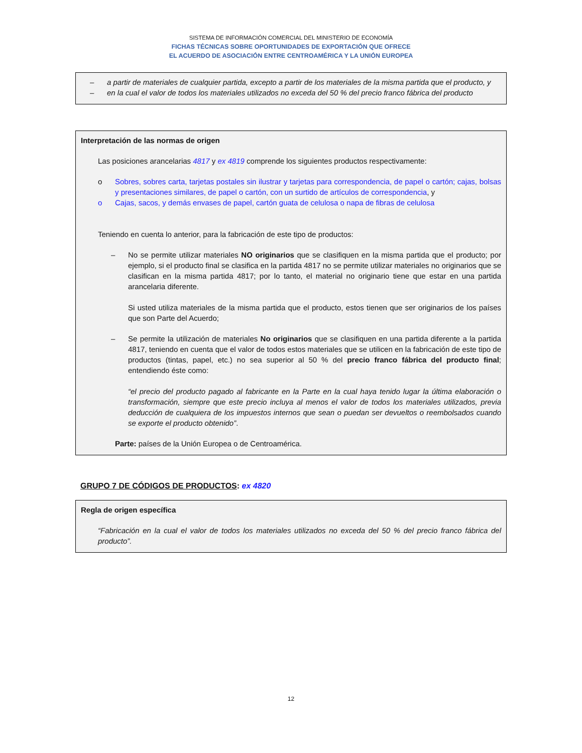SISTEMA DE INFORMACIÓN COMERCIAL DEL MINISTERIO DE ECONOMÍA
FICHAS TÉCNICAS SOBRE OPORTUNIDADES DE EXPORTACIÓN QUE OFRECE
EL ACUERDO DE ASOCIACIÓN ENTRE CENTROAMÉRICA Y LA UNIÓN EUROPEA
– a partir de materiales de cualquier partida, excepto a partir de los materiales de la misma partida que el producto, y
– en la cual el valor de todos los materiales utilizados no exceda del 50 % del precio franco fábrica del producto
Interpretación de las normas de origen
Las posiciones arancelarias 4817 y ex 4819 comprende los siguientes productos respectivamente:
o Sobres, sobres carta, tarjetas postales sin ilustrar y tarjetas para correspondencia, de papel o cartón; cajas, bolsas y presentaciones similares, de papel o cartón, con un surtido de artículos de correspondencia, y
o Cajas, sacos, y demás envases de papel, cartón guata de celulosa o napa de fibras de celulosa
Teniendo en cuenta lo anterior, para la fabricación de este tipo de productos:
– No se permite utilizar materiales NO originarios que se clasifiquen en la misma partida que el producto; por ejemplo, si el producto final se clasifica en la partida 4817 no se permite utilizar materiales no originarios que se clasifican en la misma partida 4817; por lo tanto, el material no originario tiene que estar en una partida arancelaria diferente.
Si usted utiliza materiales de la misma partida que el producto, estos tienen que ser originarios de los países que son Parte del Acuerdo;
– Se permite la utilización de materiales No originarios que se clasifiquen en una partida diferente a la partida 4817, teniendo en cuenta que el valor de todos estos materiales que se utilicen en la fabricación de este tipo de productos (tintas, papel, etc.) no sea superior al 50 % del precio franco fábrica del producto final; entendiendo éste como:
“el precio del producto pagado al fabricante en la Parte en la cual haya tenido lugar la última elaboración o transformación, siempre que este precio incluya al menos el valor de todos los materiales utilizados, previa deducción de cualquiera de los impuestos internos que sean o puedan ser devueltos o reembolsados cuando se exporte el producto obtenido”.
Parte: países de la Unión Europea o de Centroamérica.
GRUPO 7 DE CÓDIGOS DE PRODUCTOS: ex 4820
Regla de origen específica
“Fabricación en la cual el valor de todos los materiales utilizados no exceda del 50 % del precio franco fábrica del producto”.
12